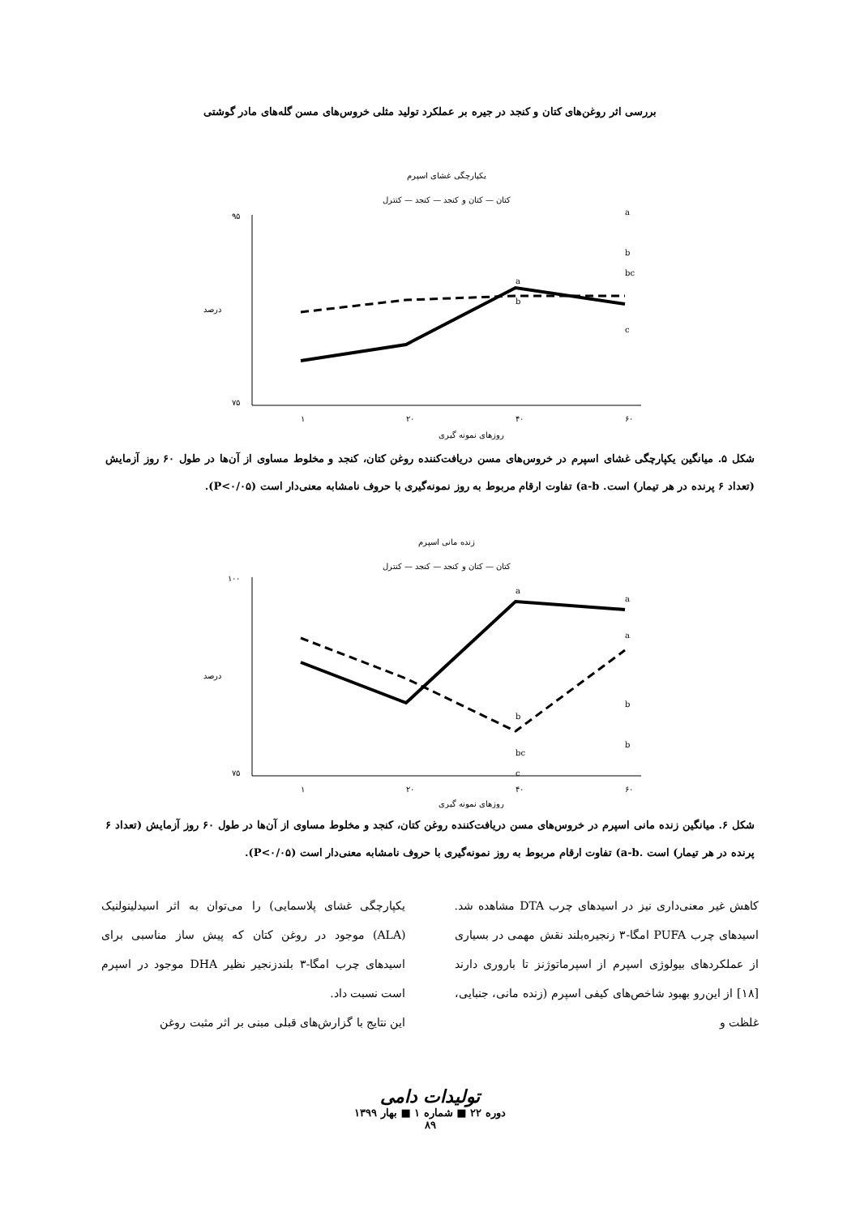بررسی اثر روغن‌های کتان و کنجد در جیره بر عملکرد تولید مثلی خروس‌های مسن گله‌های مادر گوشتی
یکپارچگی غشای اسپرم
کتان — کتان و کنجد — کنجد — کنترل
۹۵
۷۵
درصد
۱
۲۰
۴۰
۶۰
روزهای نمونه گیری
a
a
b
bc
b
c
شکل ۵. میانگین یکپارچگی غشای اسپرم در خروس‌های مسن دریافت‌کننده روغن کتان، کنجد و مخلوط مساوی از آن‌ها در طول ۶۰ روز آزمایش (تعداد ۶ پرنده در هر تیمار) است. a-b) تفاوت ارقام مربوط به روز نمونه‌گیری با حروف نامشابه معنی‌دار است (P<۰/۰۵).
زنده مانی اسپرم
کتان — کتان و کنجد — کنجد — کنترل
۱۰۰
۷۵
درصد
۱
۲۰
۴۰
۶۰
روزهای نمونه گیری
a
a
a
b
b
b
bc
c
شکل ۶. میانگین زنده مانی اسپرم در خروس‌های مسن دریافت‌کننده روغن کتان، کنجد و مخلوط مساوی از آن‌ها در طول ۶۰ روز آزمایش (تعداد ۶ پرنده در هر تیمار) است .a-b) تفاوت ارقام مربوط به روز نمونه‌گیری با حروف نامشابه معنی‌دار است (P<۰/۰۵).
کاهش غیر معنی‌داری نیز در اسیدهای چرب DTA مشاهده شد. اسیدهای چرب PUFA امگا-۳ زنجیره‌بلند نقش مهمی در بسیاری از عملکردهای بیولوژی اسپرم از اسپرماتوژنز تا باروری دارند [۱۸] از این‌رو بهبود شاخص‌های کیفی اسپرم (زنده مانی، جنبایی، غلظت و
یکپارچگی غشای پلاسمایی) را می‌توان به اثر اسیدلینولنیک (ALA) موجود در روغن کتان که پیش ساز مناسبی برای اسیدهای چرب امگا-۳ بلندزنجیر نظیر DHA موجود در اسپرم است نسبت داد.
این نتایج با گزارش‌های قبلی مبنی بر اثر مثبت روغن
تولیدات دامی
دوره ۲۲ ■ شماره ۱ ■ بهار ۱۳۹۹
۸۹